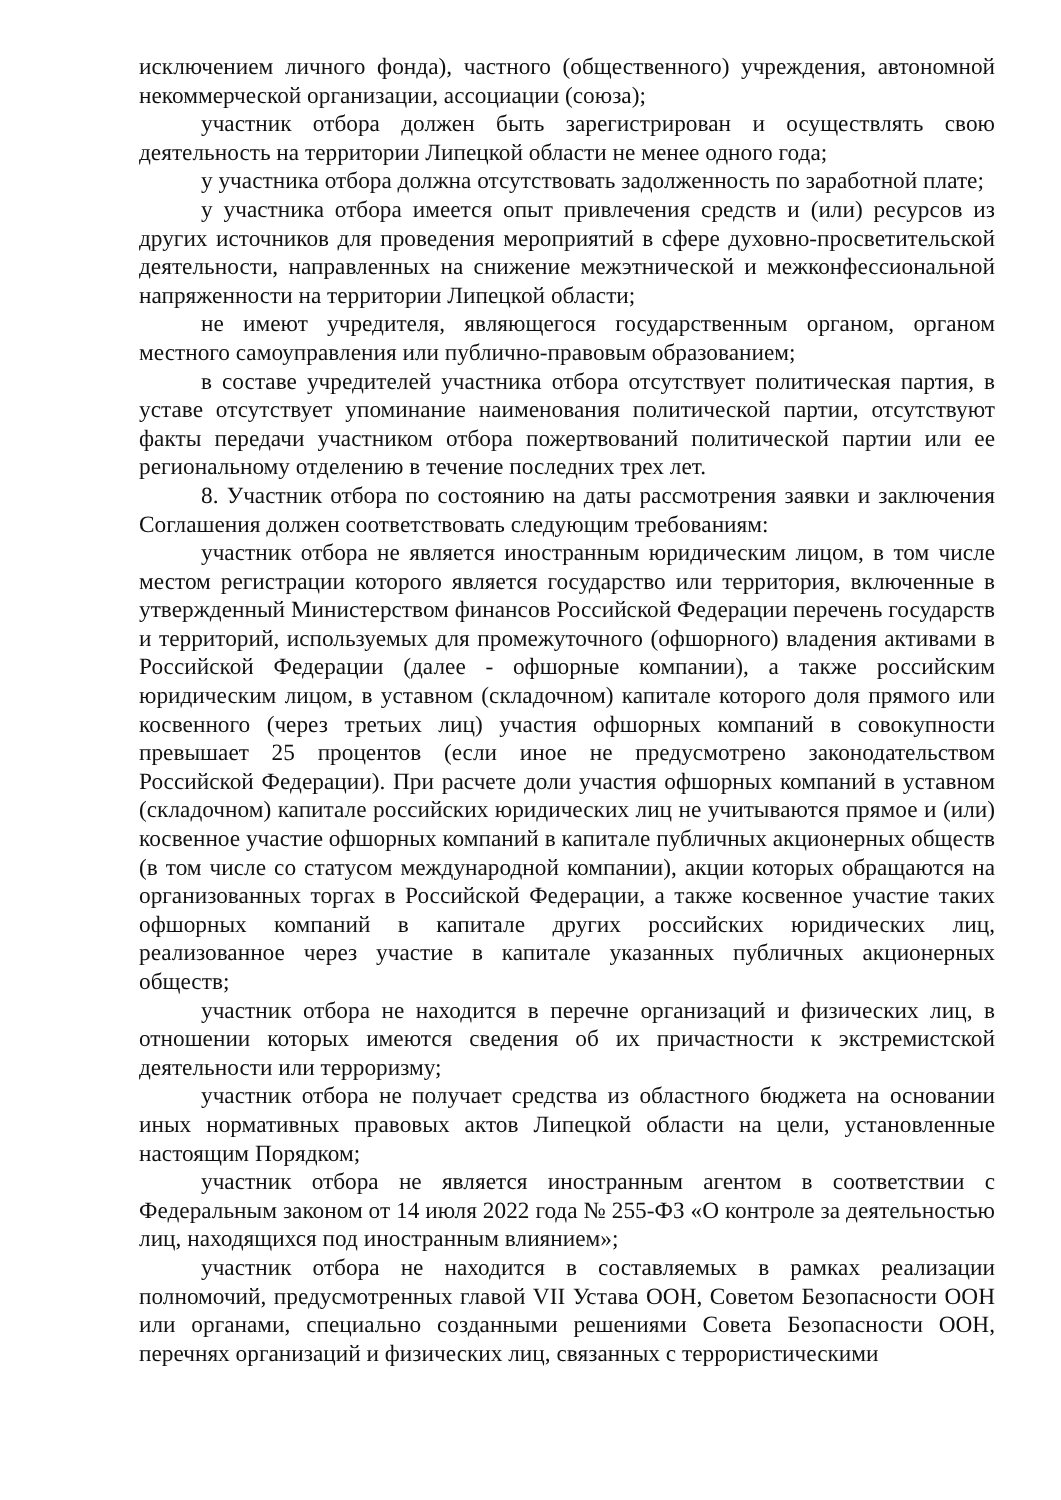исключением личного фонда), частного (общественного) учреждения, автономной некоммерческой организации, ассоциации (союза);
участник отбора должен быть зарегистрирован и осуществлять свою деятельность на территории Липецкой области не менее одного года;
у участника отбора должна отсутствовать задолженность по заработной плате;
у участника отбора имеется опыт привлечения средств и (или) ресурсов из других источников для проведения мероприятий в сфере духовно-просветительской деятельности, направленных на снижение межэтнической и межконфессиональной напряженности на территории Липецкой области;
не имеют учредителя, являющегося государственным органом, органом местного самоуправления или публично-правовым образованием;
в составе учредителей участника отбора отсутствует политическая партия, в уставе отсутствует упоминание наименования политической партии, отсутствуют факты передачи участником отбора пожертвований политической партии или ее региональному отделению в течение последних трех лет.
8. Участник отбора по состоянию на даты рассмотрения заявки и заключения Соглашения должен соответствовать следующим требованиям:
участник отбора не является иностранным юридическим лицом, в том числе местом регистрации которого является государство или территория, включенные в утвержденный Министерством финансов Российской Федерации перечень государств и территорий, используемых для промежуточного (офшорного) владения активами в Российской Федерации (далее - офшорные компании), а также российским юридическим лицом, в уставном (складочном) капитале которого доля прямого или косвенного (через третьих лиц) участия офшорных компаний в совокупности превышает 25 процентов (если иное не предусмотрено законодательством Российской Федерации). При расчете доли участия офшорных компаний в уставном (складочном) капитале российских юридических лиц не учитываются прямое и (или) косвенное участие офшорных компаний в капитале публичных акционерных обществ (в том числе со статусом международной компании), акции которых обращаются на организованных торгах в Российской Федерации, а также косвенное участие таких офшорных компаний в капитале других российских юридических лиц, реализованное через участие в капитале указанных публичных акционерных обществ;
участник отбора не находится в перечне организаций и физических лиц, в отношении которых имеются сведения об их причастности к экстремистской деятельности или терроризму;
участник отбора не получает средства из областного бюджета на основании иных нормативных правовых актов Липецкой области на цели, установленные настоящим Порядком;
участник отбора не является иностранным агентом в соответствии с Федеральным законом от 14 июля 2022 года № 255-ФЗ «О контроле за деятельностью лиц, находящихся под иностранным влиянием»;
участник отбора не находится в составляемых в рамках реализации полномочий, предусмотренных главой VII Устава ООН, Советом Безопасности ООН или органами, специально созданными решениями Совета Безопасности ООН, перечнях организаций и физических лиц, связанных с террористическими